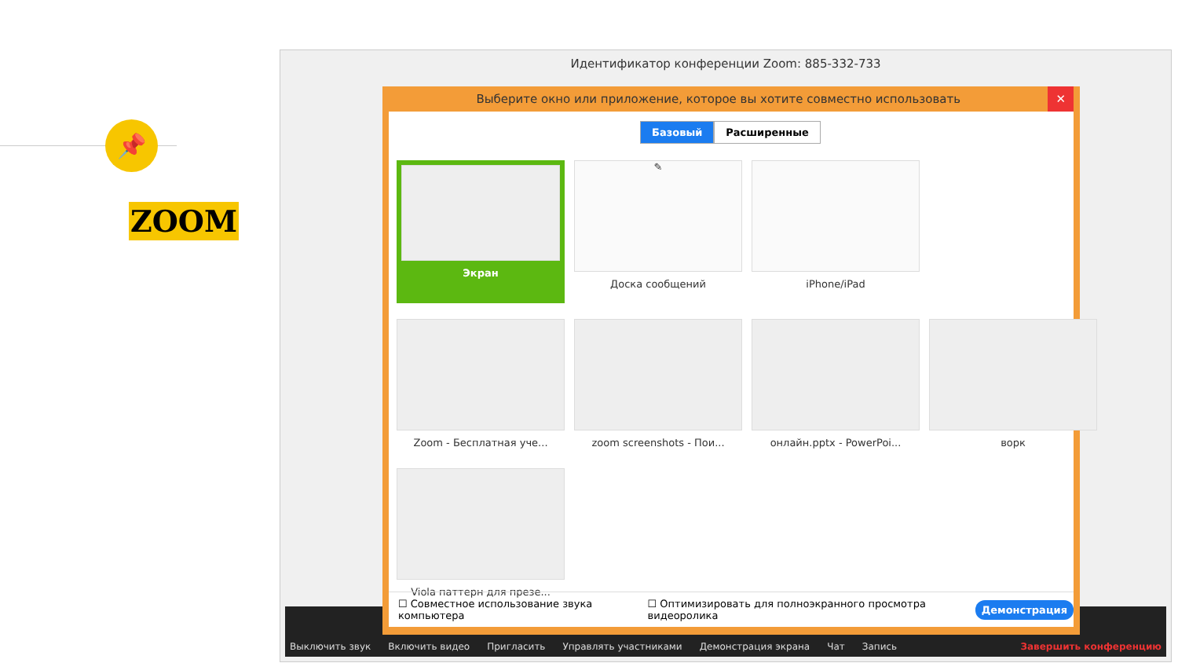📌
ZOOM
Идентификатор конференции Zoom: 885-332-733
Выключить звук Включить видео Пригласить Управлять участниками Демонстрация экрана Чат Запись Завершить конференцию
Выберите окно или приложение, которое вы хотите совместно использовать ✕
Базовый Расширенные
Экран
✎
Доска сообщений
iPhone/iPad
Zoom - Бесплатная уче...
zoom screenshots - Пои...
онлайн.pptx - PowerPoi...
ворк
Viola паттерн для презе...
☐ Совместное использование звука компьютера ☐ Оптимизировать для полноэкранного просмотра видеоролика Демонстрация